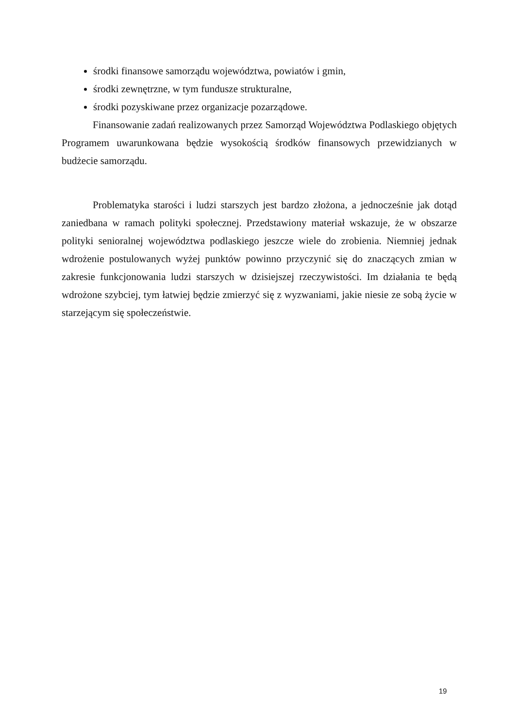środki finansowe samorządu województwa, powiatów i gmin,
środki zewnętrzne, w tym fundusze strukturalne,
środki pozyskiwane przez organizacje pozarządowe.
Finansowanie zadań realizowanych przez Samorząd Województwa Podlaskiego objętych Programem uwarunkowana będzie wysokością środków finansowych przewidzianych w budżecie samorządu.
Problematyka starości i ludzi starszych jest bardzo złożona, a jednocześnie jak dotąd zaniedbana w ramach polityki społecznej. Przedstawiony materiał wskazuje, że w obszarze polityki senioralnej województwa podlaskiego jeszcze wiele do zrobienia. Niemniej jednak wdrożenie postulowanych wyżej punktów powinno przyczynić się do znaczących zmian w zakresie funkcjonowania ludzi starszych w dzisiejszej rzeczywistości. Im działania te będą wdrożone szybciej, tym łatwiej będzie zmierzyć się z wyzwaniami, jakie niesie ze sobą życie w starzejącym się społeczeństwie.
19